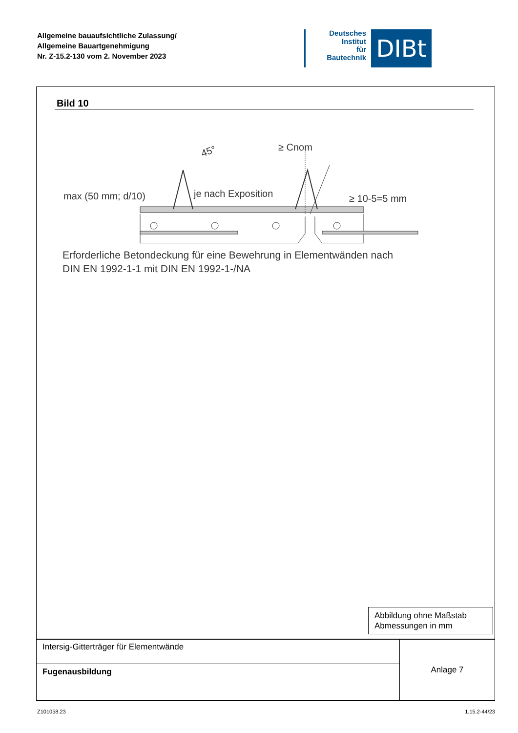Allgemeine bauaufsichtliche Zulassung/
Allgemeine Bauartgenehmigung
Nr. Z-15.2-130 vom 2. November 2023
Deutsches
Institut
für
Bautechnik
DIBt
Bild 10
≥ Cnom
45°
max (50 mm; d/10)
je nach Exposition
≥ 10-5=5 mm
Erforderliche Betondeckung für eine Bewehrung in Elementwänden nach
DIN EN 1992-1-1 mit DIN EN 1992-1-/NA
Abbildung ohne Maßstab
Abmessungen in mm
| Intersig-Gitterträger für Elementwände | Anlage 7 |
| Fugenausbildung | |
Z101058.23 1.15.2-44/23